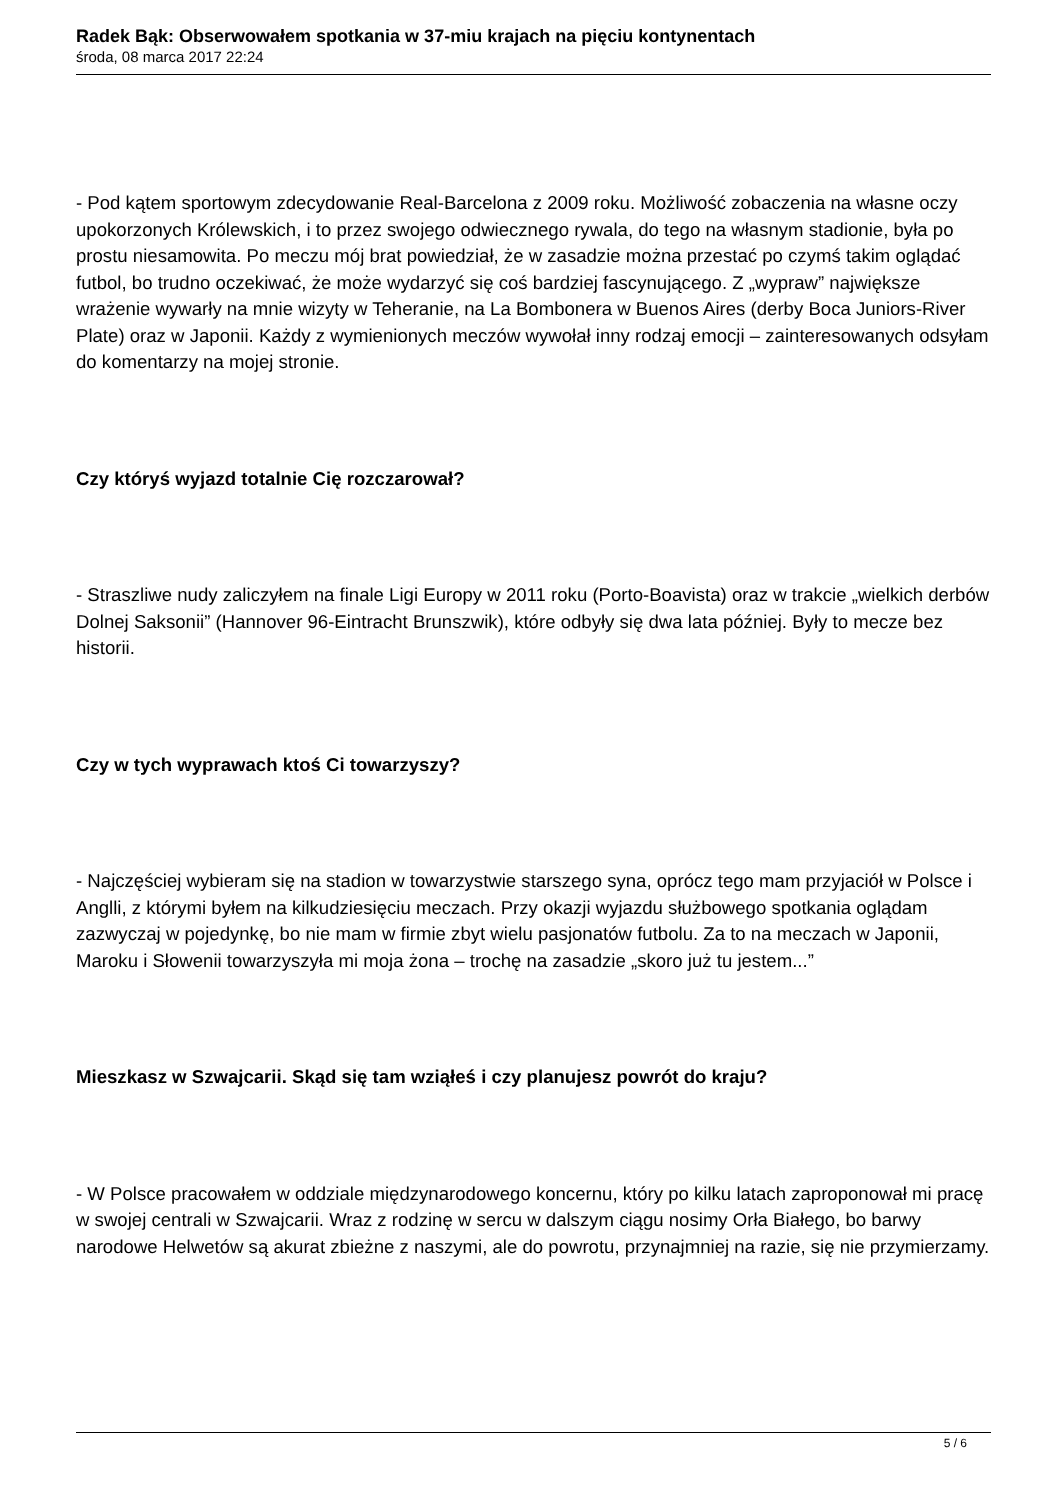Radek Bąk: Obserwowałem spotkania w 37-miu krajach na pięciu kontynentach
środa, 08 marca 2017 22:24
- Pod kątem sportowym zdecydowanie Real-Barcelona z 2009 roku. Możliwość zobaczenia na własne oczy upokorzonych Królewskich, i to przez swojego odwiecznego rywala, do tego na własnym stadionie, była po prostu niesamowita. Po meczu mój brat powiedział, że w zasadzie można przestać po czymś takim oglądać futbol, bo trudno oczekiwać, że może wydarzyć się coś bardziej fascynującego. Z „wypraw” największe wrażenie wywarły na mnie wizyty w Teheranie, na La Bombonera w Buenos Aires (derby Boca Juniors-River Plate) oraz w Japonii. Każdy z wymienionych meczów wywołał inny rodzaj emocji – zainteresowanych odsyłam do komentarzy na mojej stronie.
Czy któryś wyjazd totalnie Cię rozczarował?
- Straszliwe nudy zaliczyłem na finale Ligi Europy w 2011 roku (Porto-Boavista) oraz w trakcie „wielkich derbów Dolnej Saksonii” (Hannover 96-Eintracht Brunszwik), które odbyły się dwa lata później. Były to mecze bez historii.
Czy w tych wyprawach ktoś Ci towarzyszy?
- Najczęściej wybieram się na stadion w towarzystwie starszego syna, oprócz tego mam przyjaciół w Polsce i Anglli, z którymi byłem na kilkudziesięciu meczach. Przy okazji wyjazdu służbowego spotkania oglądam zazwyczaj w pojedynkę, bo nie mam w firmie zbyt wielu pasjonatów futbolu. Za to na meczach w Japonii, Maroku i Słowenii towarzyszyła mi moja żona – trochę na zasadzie „skoro już tu jestem...”
Mieszkasz w Szwajcarii. Skąd się tam wziąłeś i czy planujesz powrót do kraju?
- W Polsce pracowałem w oddziale międzynarodowego koncernu, który po kilku latach zaproponował mi pracę w swojej centrali w Szwajcarii. Wraz z rodzinę w sercu w dalszym ciągu nosimy Orła Białego, bo barwy narodowe Helwetów są akurat zbieżne z naszymi, ale do powrotu, przynajmniej na razie, się nie przymierzamy.
5 / 6